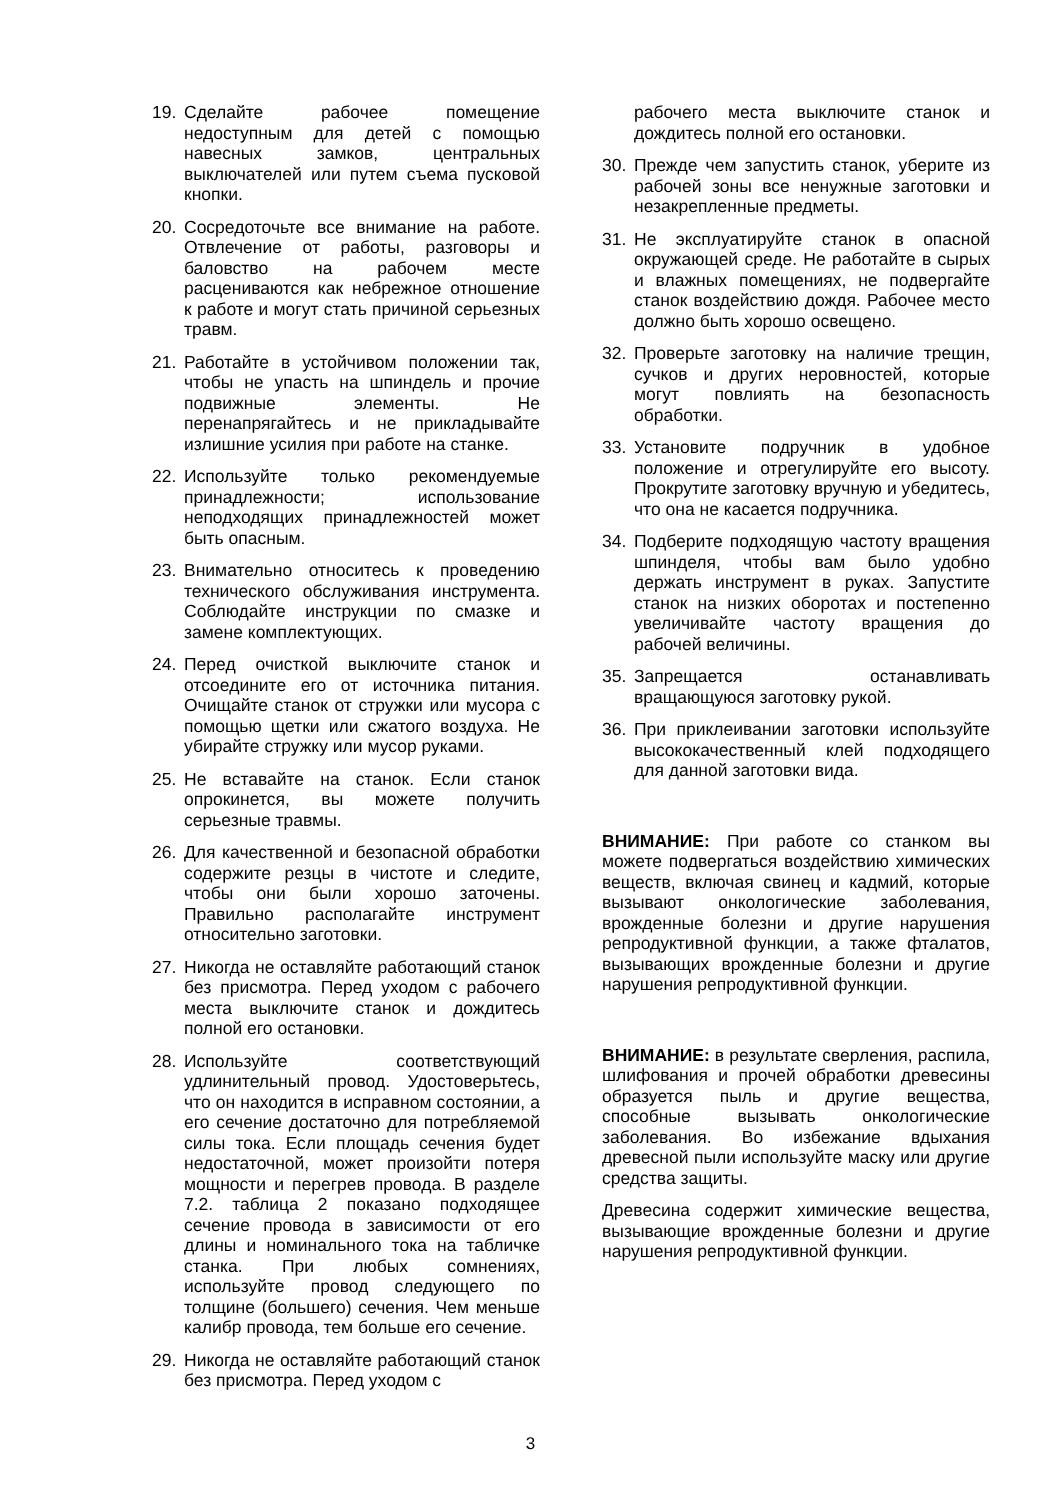19. Сделайте рабочее помещение недоступным для детей с помощью навесных замков, центральных выключателей или путем съема пусковой кнопки.
20. Сосредоточьте все внимание на работе. Отвлечение от работы, разговоры и баловство на рабочем месте расцениваются как небрежное отношение к работе и могут стать причиной серьезных травм.
21. Работайте в устойчивом положении так, чтобы не упасть на шпиндель и прочие подвижные элементы. Не перенапрягайтесь и не прикладывайте излишние усилия при работе на станке.
22. Используйте только рекомендуемые принадлежности; использование неподходящих принадлежностей может быть опасным.
23. Внимательно относитесь к проведению технического обслуживания инструмента. Соблюдайте инструкции по смазке и замене комплектующих.
24. Перед очисткой выключите станок и отсоедините его от источника питания. Очищайте станок от стружки или мусора с помощью щетки или сжатого воздуха. Не убирайте стружку или мусор руками.
25. Не вставайте на станок. Если станок опрокинется, вы можете получить серьезные травмы.
26. Для качественной и безопасной обработки содержите резцы в чистоте и следите, чтобы они были хорошо заточены. Правильно располагайте инструмент относительно заготовки.
27. Никогда не оставляйте работающий станок без присмотра. Перед уходом с рабочего места выключите станок и дождитесь полной его остановки.
28. Используйте соответствующий удлинительный провод. Удостоверьтесь, что он находится в исправном состоянии, а его сечение достаточно для потребляемой силы тока. Если площадь сечения будет недостаточной, может произойти потеря мощности и перегрев провода. В разделе 7.2. таблица 2 показано подходящее сечение провода в зависимости от его длины и номинального тока на табличке станка. При любых сомнениях, используйте провод следующего по толщине (большего) сечения. Чем меньше калибр провода, тем больше его сечение.
29. Никогда не оставляйте работающий станок без присмотра. Перед уходом с
рабочего места выключите станок и дождитесь полной его остановки.
30. Прежде чем запустить станок, уберите из рабочей зоны все ненужные заготовки и незакрепленные предметы.
31. Не эксплуатируйте станок в опасной окружающей среде. Не работайте в сырых и влажных помещениях, не подвергайте станок воздействию дождя. Рабочее место должно быть хорошо освещено.
32. Проверьте заготовку на наличие трещин, сучков и других неровностей, которые могут повлиять на безопасность обработки.
33. Установите подручник в удобное положение и отрегулируйте его высоту. Прокрутите заготовку вручную и убедитесь, что она не касается подручника.
34. Подберите подходящую частоту вращения шпинделя, чтобы вам было удобно держать инструмент в руках. Запустите станок на низких оборотах и постепенно увеличивайте частоту вращения до рабочей величины.
35. Запрещается останавливать вращающуюся заготовку рукой.
36. При приклеивании заготовки используйте высококачественный клей подходящего для данной заготовки вида.
ВНИМАНИЕ: При работе со станком вы можете подвергаться воздействию химических веществ, включая свинец и кадмий, которые вызывают онкологические заболевания, врожденные болезни и другие нарушения репродуктивной функции, а также фталатов, вызывающих врожденные болезни и другие нарушения репродуктивной функции.
ВНИМАНИЕ: в результате сверления, распила, шлифования и прочей обработки древесины образуется пыль и другие вещества, способные вызывать онкологические заболевания. Во избежание вдыхания древесной пыли используйте маску или другие средства защиты.
Древесина содержит химические вещества, вызывающие врожденные болезни и другие нарушения репродуктивной функции.
3